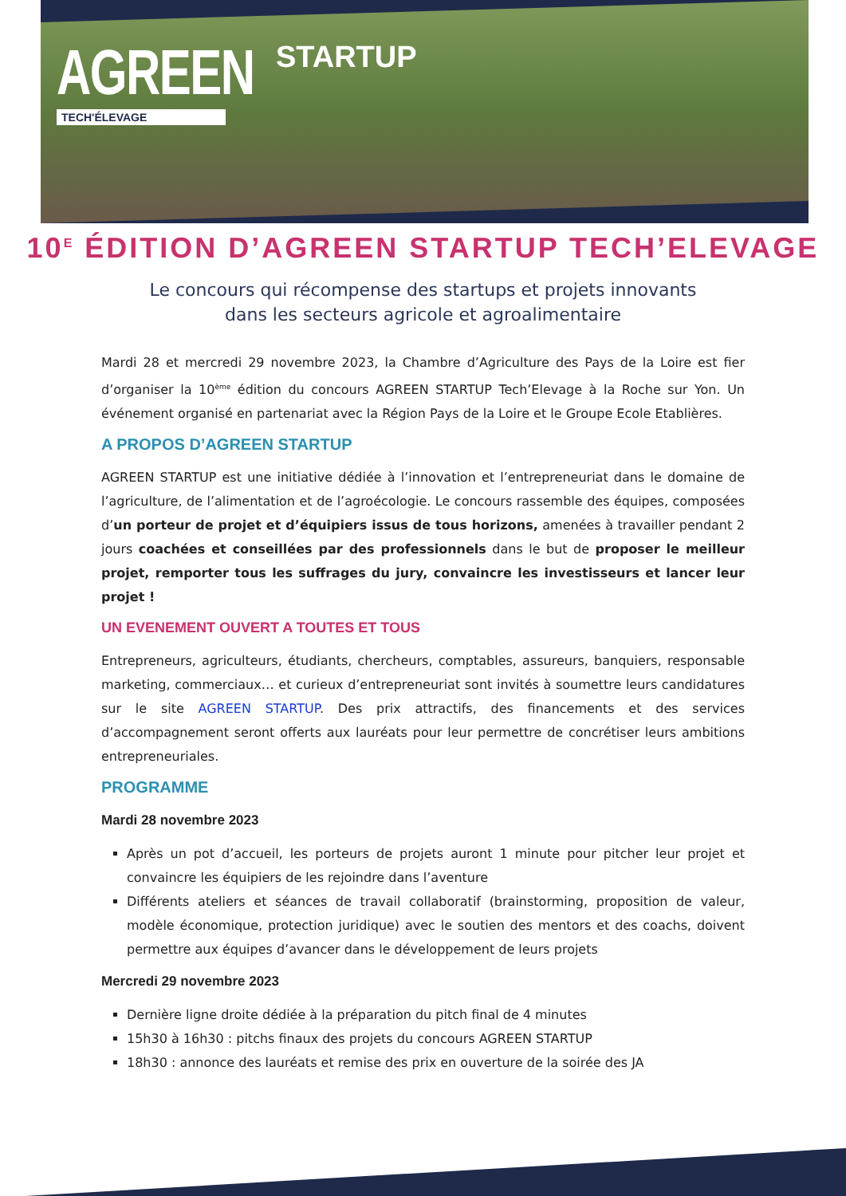AGREEN STARTUP
TECH'ÉLEVAGE
10<sup>E</sup> ÉDITION D’AGREEN STARTUP TECH’ELEVAGE
Le concours qui récompense des startups et projets innovants
dans les secteurs agricole et agroalimentaire
Mardi 28 et mercredi 29 novembre 2023, la Chambre d’Agriculture des Pays de la Loire est fier d’organiser la 10<sup>ème</sup> édition du concours AGREEN STARTUP Tech’Elevage à la Roche sur Yon. Un événement organisé en partenariat avec la Région Pays de la Loire et le Groupe Ecole Etablières.
A PROPOS D’AGREEN STARTUP
AGREEN STARTUP est une initiative dédiée à l’innovation et l’entrepreneuriat dans le domaine de l’agriculture, de l’alimentation et de l’agroécologie. Le concours rassemble des équipes, composées d’un porteur de projet et d’équipiers issus de tous horizons, amenées à travailler pendant 2 jours coachées et conseillées par des professionnels dans le but de proposer le meilleur projet, remporter tous les suffrages du jury, convaincre les investisseurs et lancer leur projet !
UN EVENEMENT OUVERT A TOUTES ET TOUS
Entrepreneurs, agriculteurs, étudiants, chercheurs, comptables, assureurs, banquiers, responsable marketing, commerciaux… et curieux d’entrepreneuriat sont invités à soumettre leurs candidatures sur le site AGREEN STARTUP. Des prix attractifs, des financements et des services d’accompagnement seront offerts aux lauréats pour leur permettre de concrétiser leurs ambitions entrepreneuriales.
PROGRAMME
Mardi 28 novembre 2023
Après un pot d’accueil, les porteurs de projets auront 1 minute pour pitcher leur projet et convaincre les équipiers de les rejoindre dans l’aventure
Différents ateliers et séances de travail collaboratif (brainstorming, proposition de valeur, modèle économique, protection juridique) avec le soutien des mentors et des coachs, doivent permettre aux équipes d’avancer dans le développement de leurs projets
Mercredi 29 novembre 2023
Dernière ligne droite dédiée à la préparation du pitch final de 4 minutes
15h30 à 16h30 : pitchs finaux des projets du concours AGREEN STARTUP
18h30 : annonce des lauréats et remise des prix en ouverture de la soirée des JA